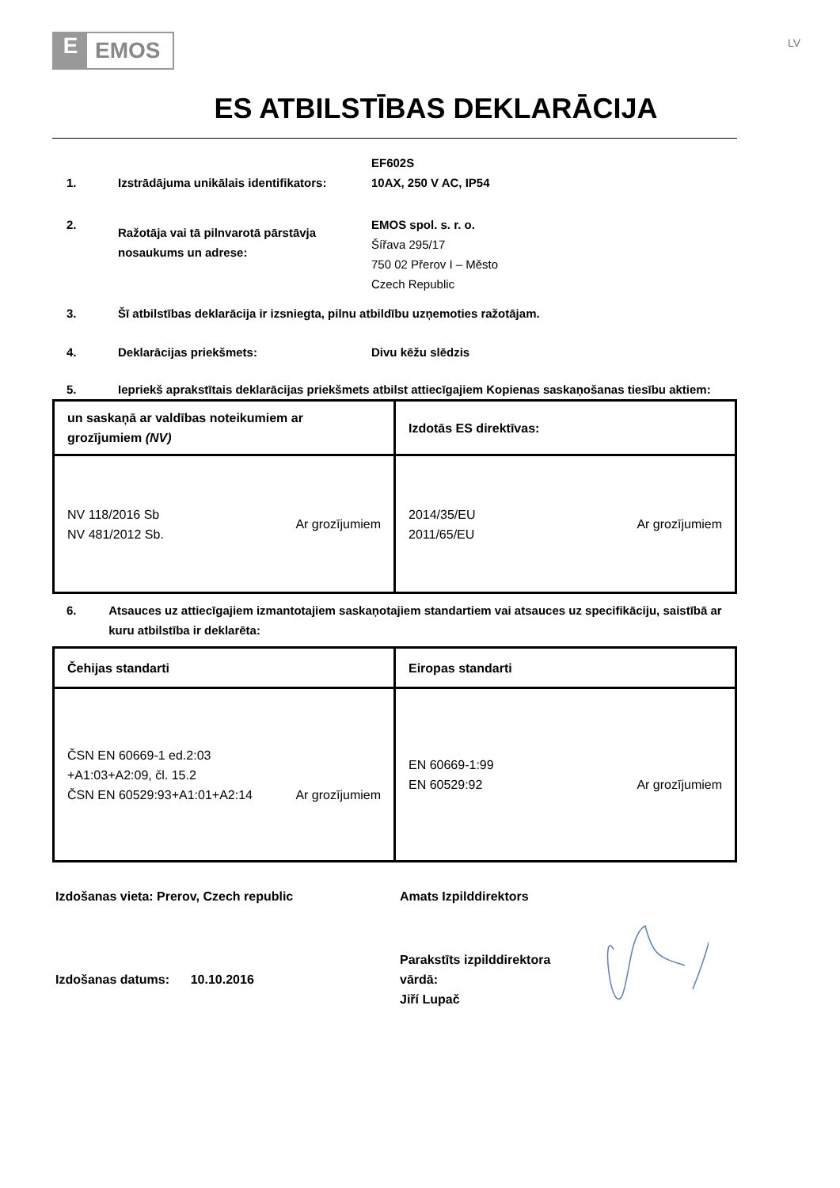E EMOS
LV
ES ATBILSTĪBAS DEKLARĀCIJA
1. Izstrādājuma unikālais identifikators:
EF602S
10AX, 250 V AC, IP54
2.
Ražotāja vai tā pilnvarotā pārstāvja nosaukums un adrese:
EMOS spol. s. r. o.
Šířava 295/17
750 02 Přerov I – Město
Czech Republic
3. Šī atbilstības deklarācija ir izsniegta, pilnu atbildību uzņemoties ražotājam.
4. Deklarācijas priekšmets: Divu kēžu slēdzis
5. Iepriekš aprakstītais deklarācijas priekšmets atbilst attiecīgajiem Kopienas saskaņošanas tiesību aktiem:
| un saskaņā ar valdības noteikumiem ar grozījumiem (NV) | Izdotās ES direktīvas: |
| NV 118/2016 Sb NV 481/2012 Sb. Ar grozījumiem | 2014/35/EU 2011/65/EU Ar grozījumiem |
6. Atsauces uz attiecīgajiem izmantotajiem saskaņotajiem standartiem vai atsauces uz specifikāciju, saistībā ar kuru atbilstība ir deklarēta:
| Čehijas standarti | Eiropas standarti |
| ČSN EN 60669-1 ed.2:03 +A1:03+A2:09, čl. 15.2 ČSN EN 60529:93+A1:01+A2:14 Ar grozījumiem | EN 60669-1:99 EN 60529:92 Ar grozījumiem |
Izdošanas vieta: Prerov, Czech republic Amats Izpilddirektors
Izdošanas datums: 10.10.2016
Parakstīts izpilddirektora
vārdā:
Jiří Lupač